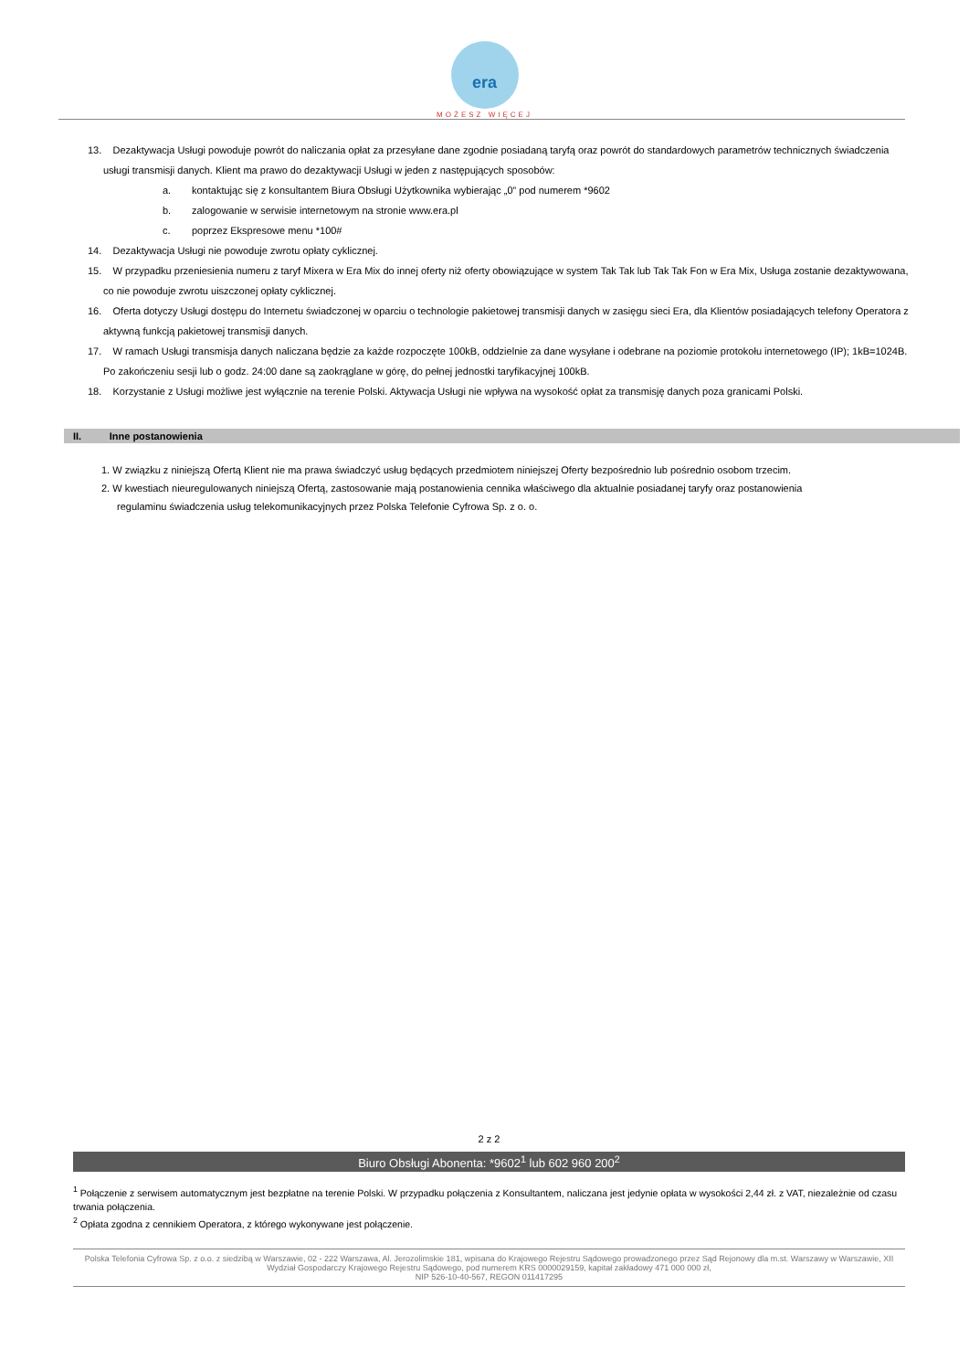era
MOŻESZ WIĘCEJ
13. Dezaktywacja Usługi powoduje powrót do naliczania opłat za przesyłane dane zgodnie posiadaną taryfą oraz powrót do standardowych parametrów technicznych świadczenia usługi transmisji danych. Klient ma prawo do dezaktywacji Usługi w jeden z następujących sposobów:
a. kontaktując się z konsultantem Biura Obsługi Użytkownika wybierając „0” pod numerem *9602
b. zalogowanie w serwisie internetowym na stronie www.era.pl
c. poprzez Ekspresowe menu *100#
14. Dezaktywacja Usługi nie powoduje zwrotu opłaty cyklicznej.
15. W przypadku przeniesienia numeru z taryf Mixera w Era Mix do innej oferty niż oferty obowiązujące w system Tak Tak lub Tak Tak Fon w Era Mix, Usługa zostanie dezaktywowana, co nie powoduje zwrotu uiszczonej opłaty cyklicznej.
16. Oferta dotyczy Usługi dostępu do Internetu świadczonej w oparciu o technologie pakietowej transmisji danych w zasięgu sieci Era, dla Klientów posiadających telefony Operatora z aktywną funkcją pakietowej transmisji danych.
17. W ramach Usługi transmisja danych naliczana będzie za każde rozpoczęte 100kB, oddzielnie za dane wysyłane i odebrane na poziomie protokołu internetowego (IP); 1kB=1024B. Po zakończeniu sesji lub o godz. 24:00 dane są zaokrąglane w górę, do pełnej jednostki taryfikacyjnej 100kB.
18. Korzystanie z Usługi możliwe jest wyłącznie na terenie Polski. Aktywacja Usługi nie wpływa na wysokość opłat za transmisję danych poza granicami Polski.
II. Inne postanowienia
1. W związku z niniejszą Ofertą Klient nie ma prawa świadczyć usług będących przedmiotem niniejszej Oferty bezpośrednio lub pośrednio osobom trzecim.
2. W kwestiach nieuregulowanych niniejszą Ofertą, zastosowanie mają postanowienia cennika właściwego dla aktualnie posiadanej taryfy oraz postanowienia
regulaminu świadczenia usług telekomunikacyjnych przez Polska Telefonie Cyfrowa Sp. z o. o.
2 z 2
Biuro Obsługi Abonenta: *9602<sup>1</sup> lub 602 960 200<sup>2</sup>
<sup>1</sup> Połączenie z serwisem automatycznym jest bezpłatne na terenie Polski. W przypadku połączenia z Konsultantem, naliczana jest jedynie opłata w wysokości 2,44 zł. z VAT, niezależnie od czasu trwania połączenia.
<sup>2</sup> Opłata zgodna z cennikiem Operatora, z którego wykonywane jest połączenie.
Polska Telefonia Cyfrowa Sp. z o.o. z siedzibą w Warszawie, 02 - 222 Warszawa, Al. Jerozolimskie 181, wpisana do Krajowego Rejestru Sądowego prowadzonego przez Sąd Rejonowy dla m.st. Warszawy w Warszawie, XII Wydział Gospodarczy Krajowego Rejestru Sądowego, pod numerem KRS 0000029159, kapitał zakładowy 471 000 000 zł,
NIP 526-10-40-567, REGON 011417295